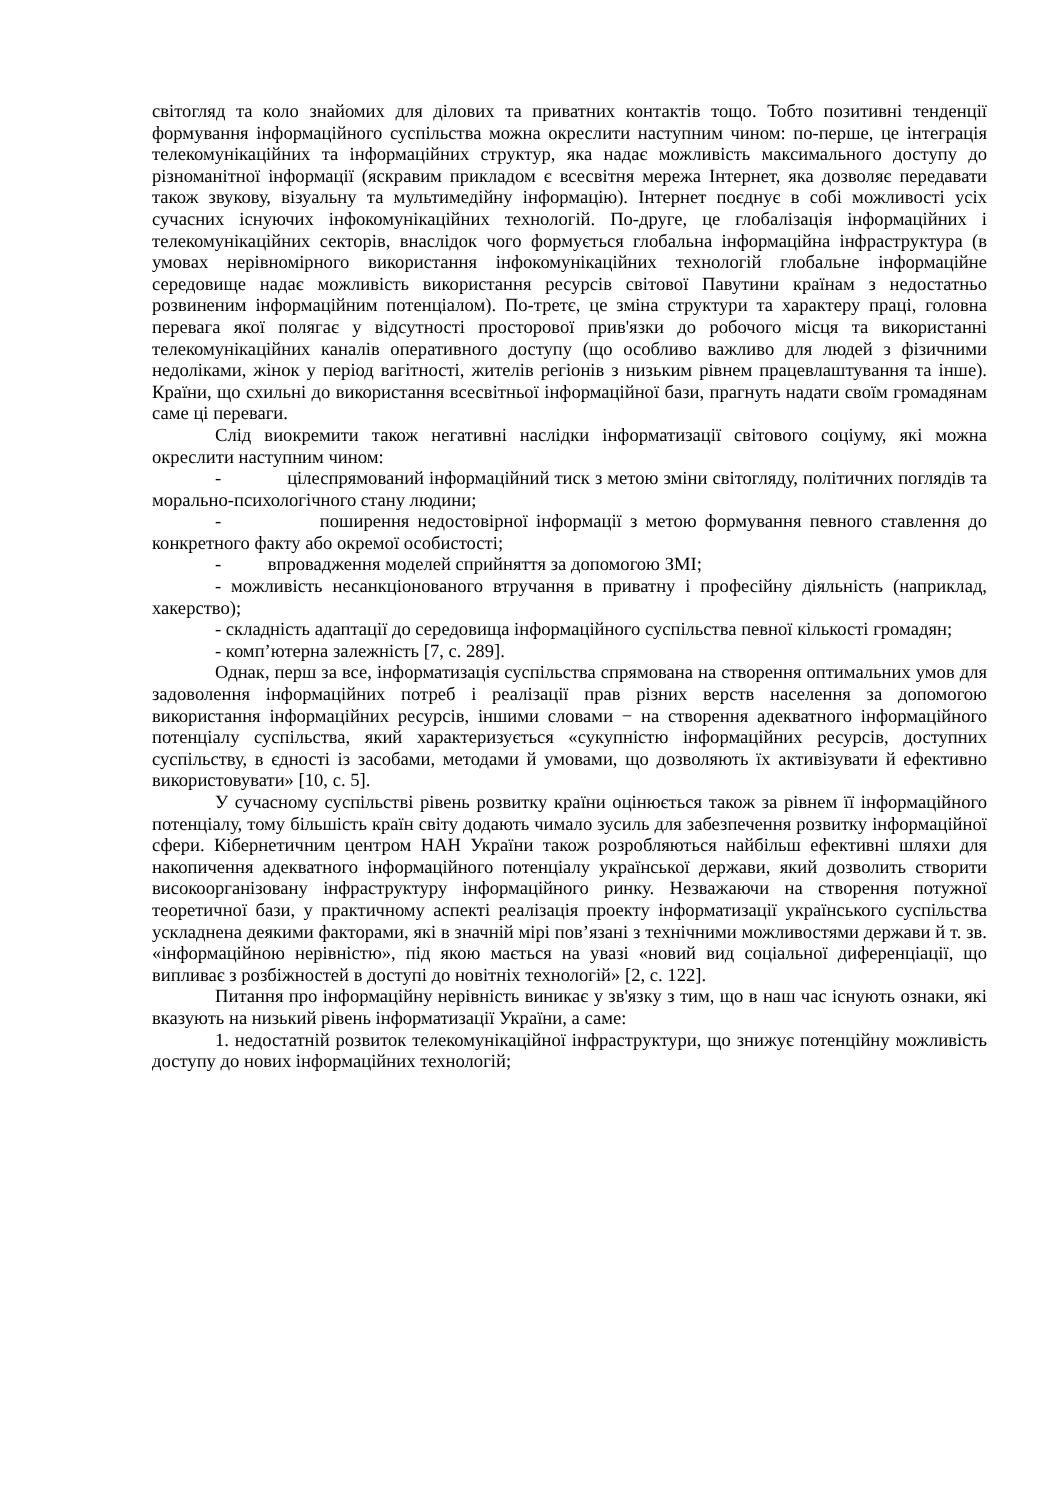світогляд та коло знайомих для ділових та приватних контактів тощо. Тобто позитивні тенденції формування інформаційного суспільства можна окреслити наступним чином: по-перше, це інтеграція телекомунікаційних та інформаційних структур, яка надає можливість максимального доступу до різноманітної інформації (яскравим прикладом є всесвітня мережа Інтернет, яка дозволяє передавати також звукову, візуальну та мультимедійну інформацію). Інтернет поєднує в собі можливості усіх сучасних існуючих інфокомунікаційних технологій. По-друге, це глобалізація інформаційних і телекомунікаційних секторів, внаслідок чого формується глобальна інформаційна інфраструктура (в умовах нерівномірного використання інфокомунікаційних технологій глобальне інформаційне середовище надає можливість використання ресурсів світової Павутини країнам з недостатньо розвиненим інформаційним потенціалом). По-третє, це зміна структури та характеру праці, головна перевага якої полягає у відсутності просторової прив'язки до робочого місця та використанні телекомунікаційних каналів оперативного доступу (що особливо важливо для людей з фізичними недоліками, жінок у період вагітності, жителів регіонів з низьким рівнем працевлаштування та інше). Країни, що схильні до використання всесвітньої інформаційної бази, прагнуть надати своїм громадянам саме ці переваги.
Слід виокремити також негативні наслідки інформатизації світового соціуму, які можна окреслити наступним чином:
- цілеспрямований інформаційний тиск з метою зміни світогляду, політичних поглядів та морально-психологічного стану людини;
- поширення недостовірної інформації з метою формування певного ставлення до конкретного факту або окремої особистості;
- впровадження моделей сприйняття за допомогою ЗМІ;
- можливість несанкціонованого втручання в приватну і професійну діяльність (наприклад, хакерство);
- складність адаптації до середовища інформаційного суспільства певної кількості громадян;
- комп’ютерна залежність [7, с. 289].
Однак, перш за все, інформатизація суспільства спрямована на створення оптимальних умов для задоволення інформаційних потреб і реалізації прав різних верств населення за допомогою використання інформаційних ресурсів, іншими словами − на створення адекватного інформаційного потенціалу суспільства, який характеризується «сукупністю інформаційних ресурсів, доступних суспільству, в єдності із засобами, методами й умовами, що дозволяють їх активізувати й ефективно використовувати» [10, с. 5].
У сучасному суспільстві рівень розвитку країни оцінюється також за рівнем її інформаційного потенціалу, тому більшість країн світу додають чимало зусиль для забезпечення розвитку інформаційної сфери. Кібернетичним центром НАН України також розробляються найбільш ефективні шляхи для накопичення адекватного інформаційного потенціалу української держави, який дозволить створити високоорганізовану інфраструктуру інформаційного ринку. Незважаючи на створення потужної теоретичної бази, у практичному аспекті реалізація проекту інформатизації українського суспільства ускладнена деякими факторами, які в значній мірі пов’язані з технічними можливостями держави й т. зв. «інформаційною нерівністю», під якою мається на увазі «новий вид соціальної диференціації, що випливає з розбіжностей в доступі до новітніх технологій» [2, с. 122].
Питання про інформаційну нерівність виникає у зв'язку з тим, що в наш час існують ознаки, які вказують на низький рівень інформатизації України, а саме:
1. недостатній розвиток телекомунікаційної інфраструктури, що знижує потенційну можливість доступу до нових інформаційних технологій;